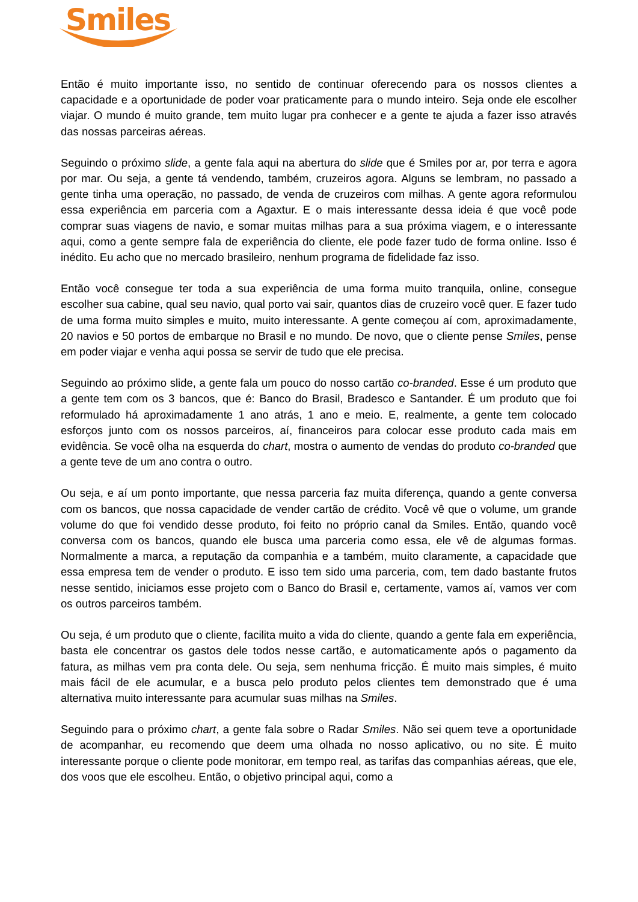Smiles
Então é muito importante isso, no sentido de continuar oferecendo para os nossos clientes a capacidade e a oportunidade de poder voar praticamente para o mundo inteiro. Seja onde ele escolher viajar. O mundo é muito grande, tem muito lugar pra conhecer e a gente te ajuda a fazer isso através das nossas parceiras aéreas.
Seguindo o próximo slide, a gente fala aqui na abertura do slide que é Smiles por ar, por terra e agora por mar. Ou seja, a gente tá vendendo, também, cruzeiros agora. Alguns se lembram, no passado a gente tinha uma operação, no passado, de venda de cruzeiros com milhas. A gente agora reformulou essa experiência em parceria com a Agaxtur. E o mais interessante dessa ideia é que você pode comprar suas viagens de navio, e somar muitas milhas para a sua próxima viagem, e o interessante aqui, como a gente sempre fala de experiência do cliente, ele pode fazer tudo de forma online. Isso é inédito. Eu acho que no mercado brasileiro, nenhum programa de fidelidade faz isso.
Então você consegue ter toda a sua experiência de uma forma muito tranquila, online, consegue escolher sua cabine, qual seu navio, qual porto vai sair, quantos dias de cruzeiro você quer. E fazer tudo de uma forma muito simples e muito, muito interessante. A gente começou aí com, aproximadamente, 20 navios e 50 portos de embarque no Brasil e no mundo. De novo, que o cliente pense Smiles, pense em poder viajar e venha aqui possa se servir de tudo que ele precisa.
Seguindo ao próximo slide, a gente fala um pouco do nosso cartão co-branded. Esse é um produto que a gente tem com os 3 bancos, que é: Banco do Brasil, Bradesco e Santander. É um produto que foi reformulado há aproximadamente 1 ano atrás, 1 ano e meio. E, realmente, a gente tem colocado esforços junto com os nossos parceiros, aí, financeiros para colocar esse produto cada mais em evidência. Se você olha na esquerda do chart, mostra o aumento de vendas do produto co-branded que a gente teve de um ano contra o outro.
Ou seja, e aí um ponto importante, que nessa parceria faz muita diferença, quando a gente conversa com os bancos, que nossa capacidade de vender cartão de crédito. Você vê que o volume, um grande volume do que foi vendido desse produto, foi feito no próprio canal da Smiles. Então, quando você conversa com os bancos, quando ele busca uma parceria como essa, ele vê de algumas formas. Normalmente a marca, a reputação da companhia e a também, muito claramente, a capacidade que essa empresa tem de vender o produto. E isso tem sido uma parceria, com, tem dado bastante frutos nesse sentido, iniciamos esse projeto com o Banco do Brasil e, certamente, vamos aí, vamos ver com os outros parceiros também.
Ou seja, é um produto que o cliente, facilita muito a vida do cliente, quando a gente fala em experiência, basta ele concentrar os gastos dele todos nesse cartão, e automaticamente após o pagamento da fatura, as milhas vem pra conta dele. Ou seja, sem nenhuma fricção. É muito mais simples, é muito mais fácil de ele acumular, e a busca pelo produto pelos clientes tem demonstrado que é uma alternativa muito interessante para acumular suas milhas na Smiles.
Seguindo para o próximo chart, a gente fala sobre o Radar Smiles. Não sei quem teve a oportunidade de acompanhar, eu recomendo que deem uma olhada no nosso aplicativo, ou no site. É muito interessante porque o cliente pode monitorar, em tempo real, as tarifas das companhias aéreas, que ele, dos voos que ele escolheu. Então, o objetivo principal aqui, como a